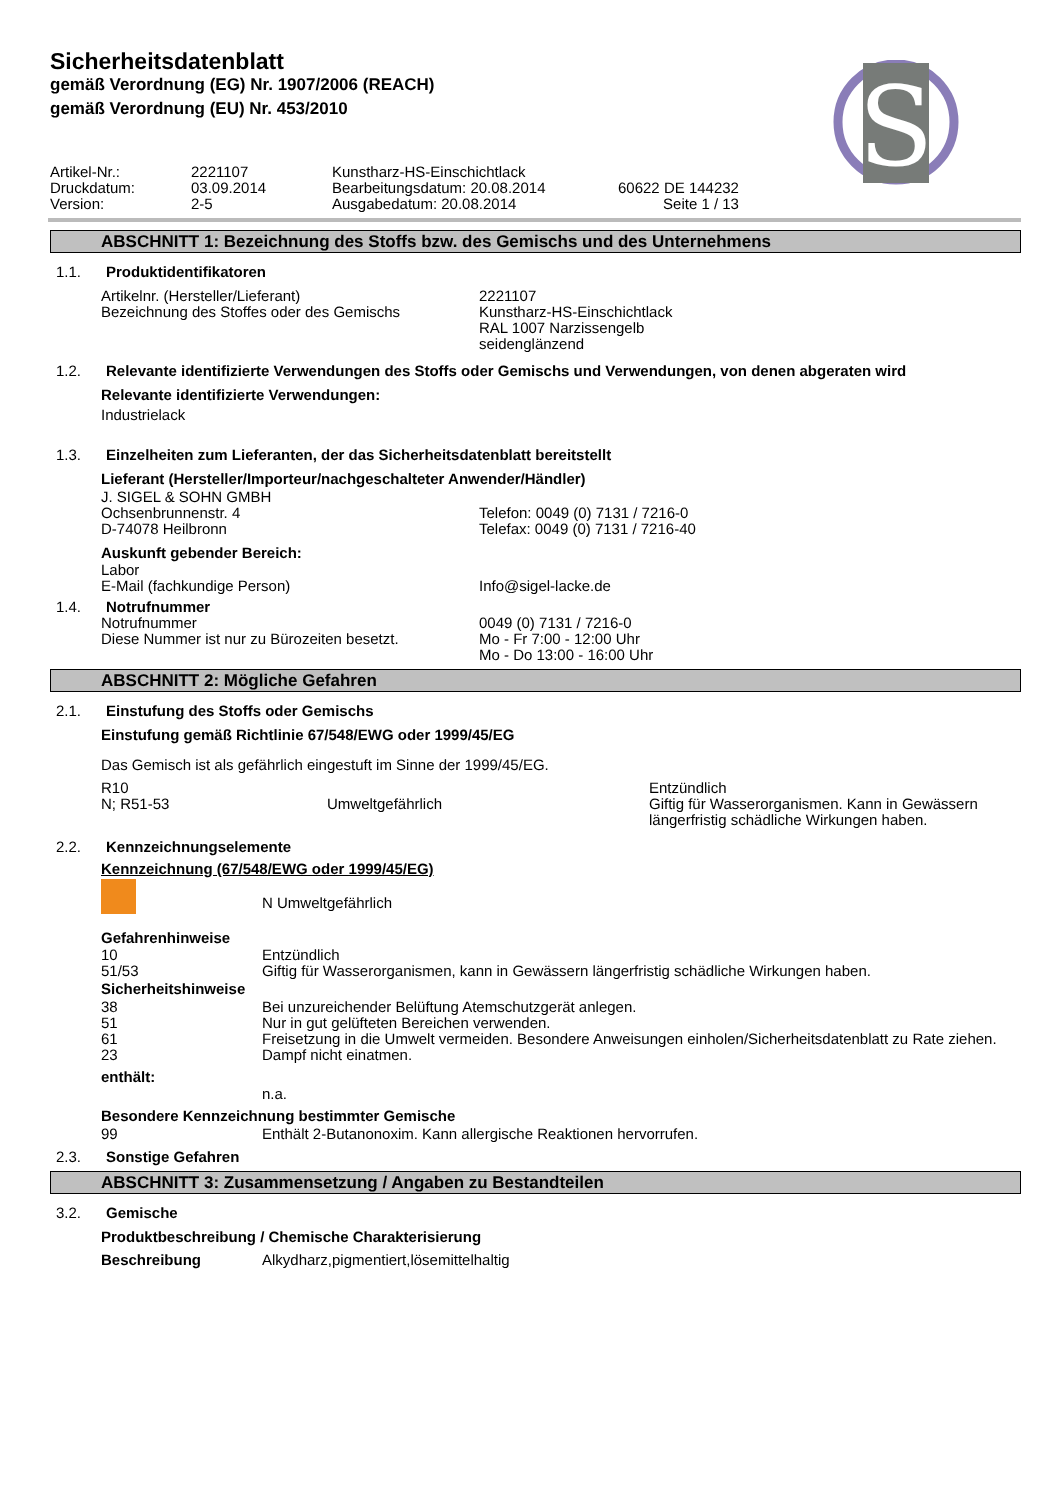Sicherheitsdatenblatt
gemäß Verordnung (EG) Nr. 1907/2006 (REACH)
gemäß Verordnung (EU) Nr. 453/2010
S
| Artikel-Nr.: | 2221107 | Kunstharz-HS-Einschichtlack | |
| Druckdatum: | 03.09.2014 | Bearbeitungsdatum: 20.08.2014 | 60622 DE 144232 |
| Version: | 2-5 | Ausgabedatum: 20.08.2014 | Seite 1 / 13 |
ABSCHNITT 1: Bezeichnung des Stoffs bzw. des Gemischs und des Unternehmens
1.1. Produktidentifikatoren
| Artikelnr. (Hersteller/Lieferant) | 2221107 |
| Bezeichnung des Stoffes oder des Gemischs | Kunstharz-HS-Einschichtlack RAL 1007 Narzissengelb seidenglänzend |
1.2. Relevante identifizierte Verwendungen des Stoffs oder Gemischs und Verwendungen, von denen abgeraten wird
Relevante identifizierte Verwendungen:
Industrielack
1.3. Einzelheiten zum Lieferanten, der das Sicherheitsdatenblatt bereitstellt
Lieferant (Hersteller/Importeur/nachgeschalteter Anwender/Händler)
| J. SIGEL & SOHN GMBH | |
| Ochsenbrunnenstr. 4 | Telefon: 0049 (0) 7131 / 7216-0 |
| D-74078 Heilbronn | Telefax: 0049 (0) 7131 / 7216-40 |
Auskunft gebender Bereich:
| Labor | |
| E-Mail (fachkundige Person) | Info@sigel-lacke.de |
1.4. Notrufnummer
| Notrufnummer | 0049 (0) 7131 / 7216-0 |
| Diese Nummer ist nur zu Bürozeiten besetzt. | Mo - Fr 7:00 - 12:00 Uhr Mo - Do 13:00 - 16:00 Uhr |
ABSCHNITT 2: Mögliche Gefahren
2.1. Einstufung des Stoffs oder Gemischs
Einstufung gemäß Richtlinie 67/548/EWG oder 1999/45/EG
Das Gemisch ist als gefährlich eingestuft im Sinne der 1999/45/EG.
| R10 | | Entzündlich |
| N; R51-53 | Umweltgefährlich | Giftig für Wasserorganismen. Kann in Gewässern längerfristig schädliche Wirkungen haben. |
2.2. Kennzeichnungselemente
Kennzeichnung (67/548/EWG oder 1999/45/EG)
| | N Umweltgefährlich |
Gefahrenhinweise
| 10 | Entzündlich |
| 51/53 | Giftig für Wasserorganismen, kann in Gewässern längerfristig schädliche Wirkungen haben. |
Sicherheitshinweise
| 38 | Bei unzureichender Belüftung Atemschutzgerät anlegen. |
| 51 | Nur in gut gelüfteten Bereichen verwenden. |
| 61 | Freisetzung in die Umwelt vermeiden. Besondere Anweisungen einholen/Sicherheitsdatenblatt zu Rate ziehen. |
| 23 | Dampf nicht einatmen. |
enthält:
| | n.a. |
Besondere Kennzeichnung bestimmter Gemische
| 99 | Enthält 2-Butanonoxim. Kann allergische Reaktionen hervorrufen. |
2.3. Sonstige Gefahren
ABSCHNITT 3: Zusammensetzung / Angaben zu Bestandteilen
3.2. Gemische
Produktbeschreibung / Chemische Charakterisierung
| Beschreibung | Alkydharz,pigmentiert,lösemittelhaltig |